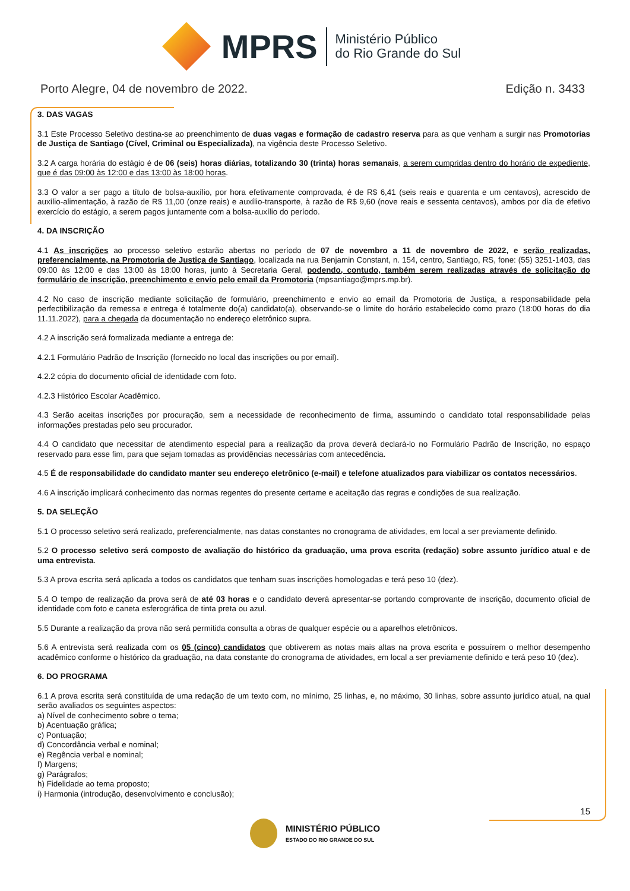MPRS
Ministério Público
do Rio Grande do Sul
Porto Alegre, 04 de novembro de 2022. Edição n. 3433
3. DAS VAGAS
3.1 Este Processo Seletivo destina-se ao preenchimento de duas vagas e formação de cadastro reserva para as que venham a surgir nas Promotorias de Justiça de Santiago (Cível, Criminal ou Especializada), na vigência deste Processo Seletivo.
3.2 A carga horária do estágio é de 06 (seis) horas diárias, totalizando 30 (trinta) horas semanais, a serem cumpridas dentro do horário de expediente, que é das 09:00 às 12:00 e das 13:00 às 18:00 horas.
3.3 O valor a ser pago a título de bolsa-auxílio, por hora efetivamente comprovada, é de R$ 6,41 (seis reais e quarenta e um centavos), acrescido de auxílio-alimentação, à razão de R$ 11,00 (onze reais) e auxílio-transporte, à razão de R$ 9,60 (nove reais e sessenta centavos), ambos por dia de efetivo exercício do estágio, a serem pagos juntamente com a bolsa-auxílio do período.
4. DA INSCRIÇÃO
4.1 As inscrições ao processo seletivo estarão abertas no período de 07 de novembro a 11 de novembro de 2022, e serão realizadas, preferencialmente, na Promotoria de Justiça de Santiago, localizada na rua Benjamin Constant, n. 154, centro, Santiago, RS, fone: (55) 3251-1403, das 09:00 às 12:00 e das 13:00 às 18:00 horas, junto à Secretaria Geral, podendo, contudo, também serem realizadas através de solicitação do formulário de inscrição, preenchimento e envio pelo email da Promotoria (mpsantiago@mprs.mp.br).
4.2 No caso de inscrição mediante solicitação de formulário, preenchimento e envio ao email da Promotoria de Justiça, a responsabilidade pela perfectibilização da remessa e entrega é totalmente do(a) candidato(a), observando-se o limite do horário estabelecido como prazo (18:00 horas do dia 11.11.2022), para a chegada da documentação no endereço eletrônico supra.
4.2 A inscrição será formalizada mediante a entrega de:
4.2.1 Formulário Padrão de Inscrição (fornecido no local das inscrições ou por email).
4.2.2 cópia do documento oficial de identidade com foto.
4.2.3 Histórico Escolar Acadêmico.
4.3 Serão aceitas inscrições por procuração, sem a necessidade de reconhecimento de firma, assumindo o candidato total responsabilidade pelas informações prestadas pelo seu procurador.
4.4 O candidato que necessitar de atendimento especial para a realização da prova deverá declará-lo no Formulário Padrão de Inscrição, no espaço reservado para esse fim, para que sejam tomadas as providências necessárias com antecedência.
4.5 É de responsabilidade do candidato manter seu endereço eletrônico (e-mail) e telefone atualizados para viabilizar os contatos necessários.
4.6 A inscrição implicará conhecimento das normas regentes do presente certame e aceitação das regras e condições de sua realização.
5. DA SELEÇÃO
5.1 O processo seletivo será realizado, preferencialmente, nas datas constantes no cronograma de atividades, em local a ser previamente definido.
5.2 O processo seletivo será composto de avaliação do histórico da graduação, uma prova escrita (redação) sobre assunto jurídico atual e de uma entrevista.
5.3 A prova escrita será aplicada a todos os candidatos que tenham suas inscrições homologadas e terá peso 10 (dez).
5.4 O tempo de realização da prova será de até 03 horas e o candidato deverá apresentar-se portando comprovante de inscrição, documento oficial de identidade com foto e caneta esferográfica de tinta preta ou azul.
5.5 Durante a realização da prova não será permitida consulta a obras de qualquer espécie ou a aparelhos eletrônicos.
5.6 A entrevista será realizada com os 05 (cinco) candidatos que obtiverem as notas mais altas na prova escrita e possuírem o melhor desempenho acadêmico conforme o histórico da graduação, na data constante do cronograma de atividades, em local a ser previamente definido e terá peso 10 (dez).
6. DO PROGRAMA
6.1 A prova escrita será constituída de uma redação de um texto com, no mínimo, 25 linhas, e, no máximo, 30 linhas, sobre assunto jurídico atual, na qual serão avaliados os seguintes aspectos:
a) Nível de conhecimento sobre o tema;
b) Acentuação gráfica;
c) Pontuação;
d) Concordância verbal e nominal;
e) Regência verbal e nominal;
f) Margens;
g) Parágrafos;
h) Fidelidade ao tema proposto;
i) Harmonia (introdução, desenvolvimento e conclusão);
15
MINISTÉRIO PÚBLICO
ESTADO DO RIO GRANDE DO SUL